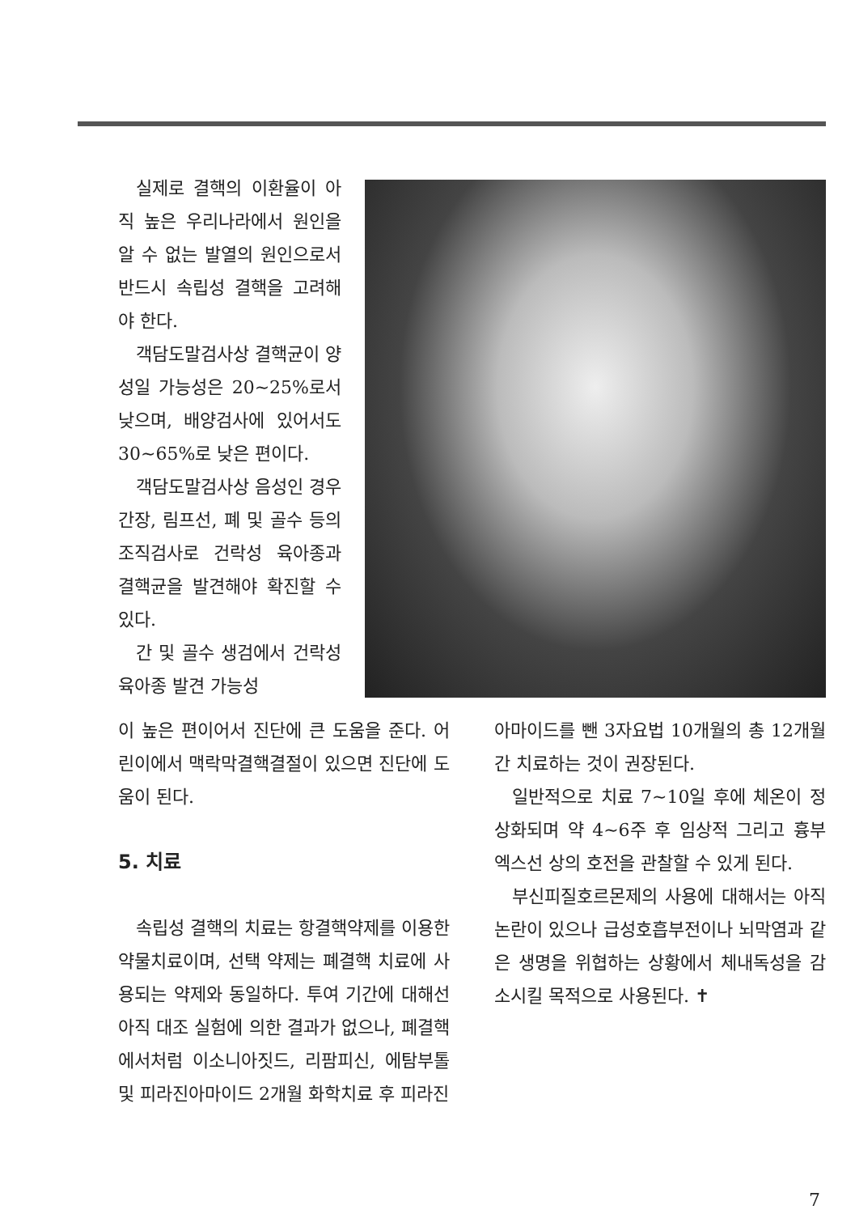실제로 결핵의 이환율이 아직 높은 우리나라에서 원인을 알 수 없는 발열의 원인으로서 반드시 속립성 결핵을 고려해야 한다.
객담도말검사상 결핵균이 양성일 가능성은 20~25%로서 낮으며, 배양검사에 있어서도 30~65%로 낮은 편이다.
객담도말검사상 음성인 경우 간장, 림프선, 폐 및 골수 등의 조직검사로 건락성 육아종과 결핵균을 발견해야 확진할 수 있다.
간 및 골수 생검에서 건락성 육아종 발견 가능성
이 높은 편이어서 진단에 큰 도움을 준다. 어린이에서 맥락막결핵결절이 있으면 진단에 도움이 된다.
5. 치료
속립성 결핵의 치료는 항결핵약제를 이용한 약물치료이며, 선택 약제는 폐결핵 치료에 사용되는 약제와 동일하다. 투여 기간에 대해선 아직 대조 실험에 의한 결과가 없으나, 폐결핵에서처럼 이소니아짓드, 리팜피신, 에탐부톨 및 피라진아마이드 2개월 화학치료 후 피라진
아마이드를 뺀 3자요법 10개월의 총 12개월간 치료하는 것이 권장된다.
일반적으로 치료 7~10일 후에 체온이 정상화되며 약 4~6주 후 임상적 그리고 흉부 엑스선 상의 호전을 관찰할 수 있게 된다.
부신피질호르몬제의 사용에 대해서는 아직 논란이 있으나 급성호흡부전이나 뇌막염과 같은 생명을 위협하는 상황에서 체내독성을 감소시킬 목적으로 사용된다. ✝
7